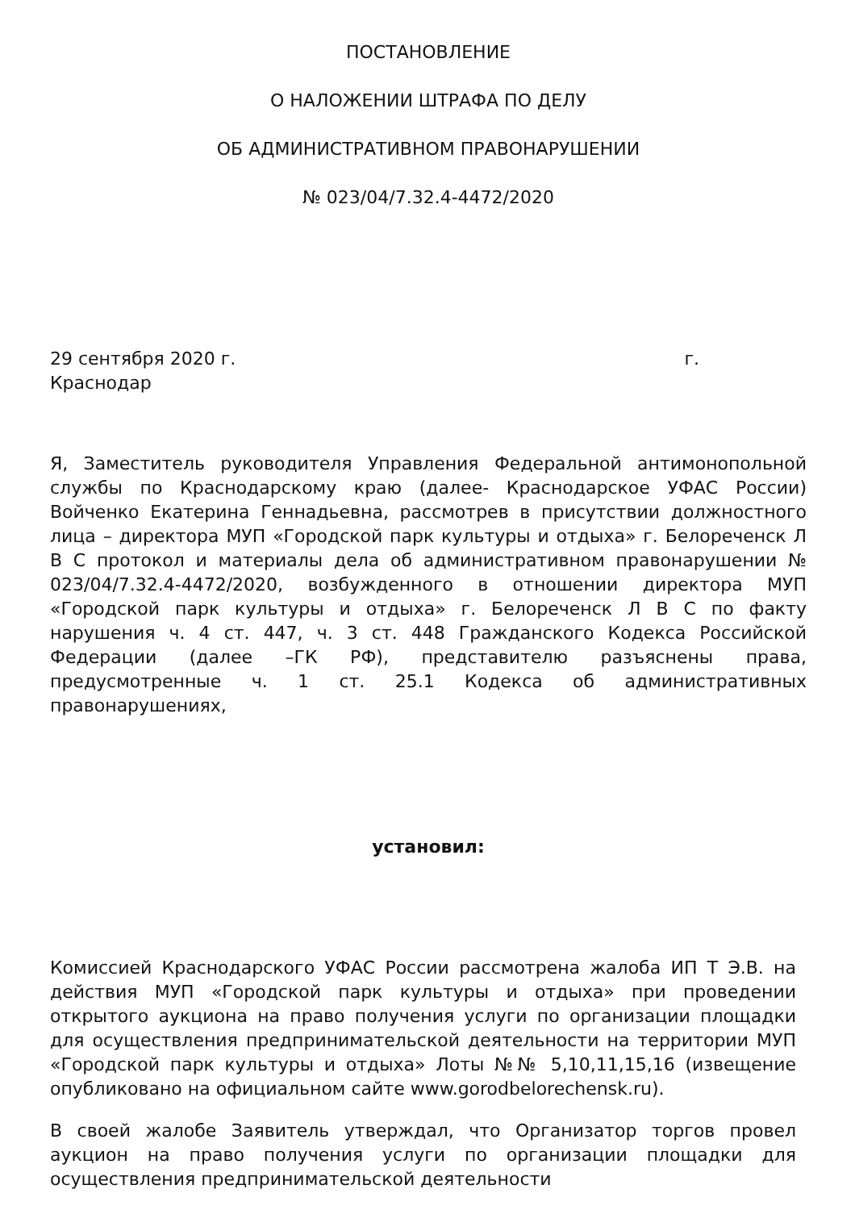ПОСТАНОВЛЕНИЕ
О НАЛОЖЕНИИ ШТРАФА ПО ДЕЛУ
ОБ АДМИНИСТРАТИВНОМ ПРАВОНАРУШЕНИИ
№ 023/04/7.32.4-4472/2020
29 сентября 2020 г. г.
Краснодар
Я, Заместитель руководителя Управления Федеральной антимонопольной службы по Краснодарскому краю (далее- Краснодарское УФАС России) Войченко Екатерина Геннадьевна, рассмотрев в присутствии должностного лица – директора МУП «Городской парк культуры и отдыха» г. Белореченск Л В С протокол и материалы дела об административном правонарушении № 023/04/7.32.4-4472/2020, возбужденного в отношении директора МУП «Городской парк культуры и отдыха» г. Белореченск Л В С по факту нарушения ч. 4 ст. 447, ч. 3 ст. 448 Гражданского Кодекса Российской Федерации (далее –ГК РФ), представителю разъяснены права, предусмотренные ч. 1 ст. 25.1 Кодекса об административных правонарушениях,
установил:
Комиссией Краснодарского УФАС России рассмотрена жалоба ИП Т Э.В. на действия МУП «Городской парк культуры и отдыха» при проведении открытого аукциона на право получения услуги по организации площадки для осуществления предпринимательской деятельности на территории МУП «Городской парк культуры и отдыха» Лоты №№ 5,10,11,15,16 (извещение опубликовано на официальном сайте www.gorodbelorechensk.ru).
В своей жалобе Заявитель утверждал, что Организатор торгов провел аукцион на право получения услуги по организации площадки для осуществления предпринимательской деятельности